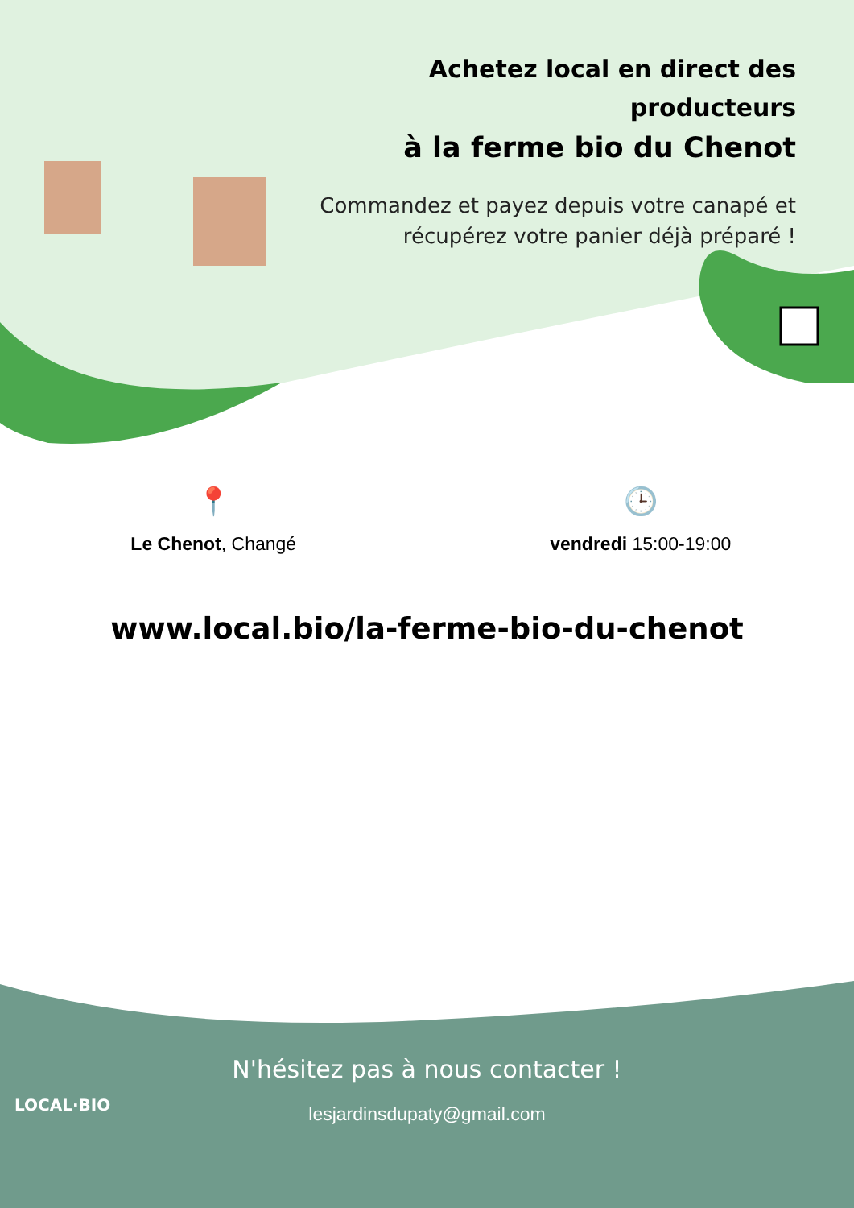Achetez local en direct des producteurs
à la ferme bio du Chenot
Commandez et payez depuis votre canapé et récupérez votre panier déjà préparé !
📍
Le Chenot, Changé
🕒
vendredi 15:00-19:00
www.local.bio/la-ferme-bio-du-chenot
N'hésitez pas à nous contacter !
lesjardinsdupaty@gmail.com
LOCAL·BIO